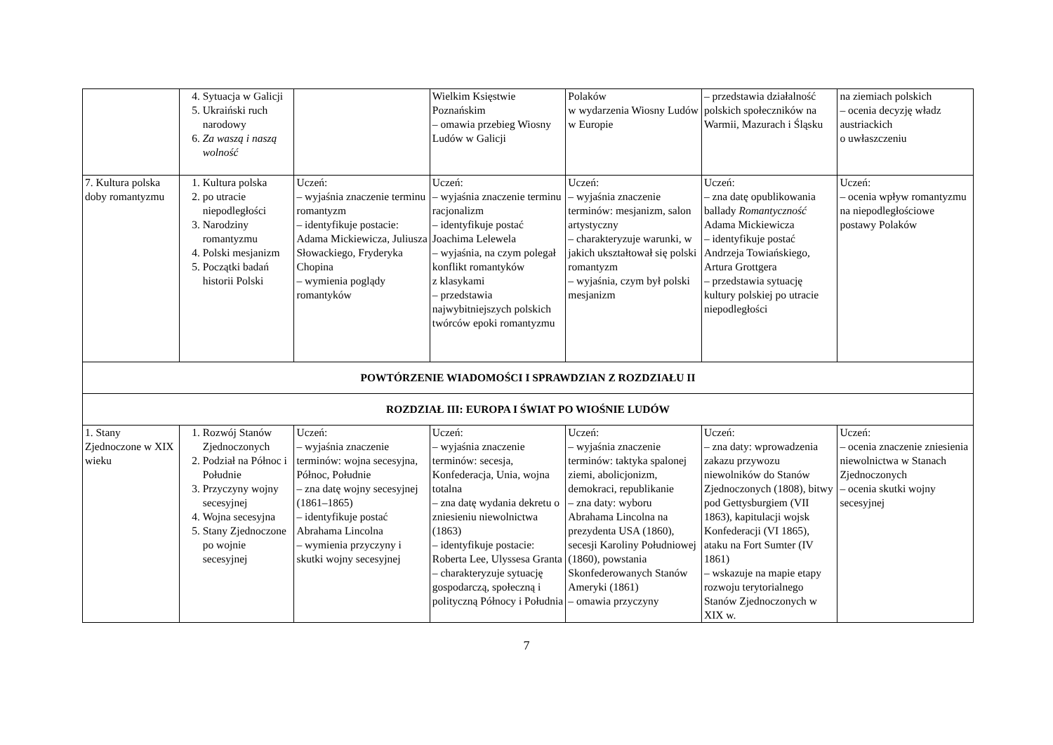| | 4. Sytuacja w Galicji 5. Ukraiński ruch narodowy 6. Za waszą i naszą wolność | | Wielkim Księstwie Poznańskim – omawia przebieg Wiosny Ludów w Galicji | Polaków w wydarzenia Wiosny Ludów w Europie | – przedstawia działalność polskich społeczników na Warmii, Mazurach i Śląsku | na ziemiach polskich – ocenia decyzję władz austriackich o uwłaszczeniu |
| 7. Kultura polska doby romantyzmu | 1. Kultura polska 2. po utracie niepodległości 3. Narodziny romantyzmu 4. Polski mesjanizm 5. Początki badań historii Polski | Uczeń: – wyjaśnia znaczenie terminu romantyzm – identyfikuje postacie: Adama Mickiewicza, Juliusza Słowackiego, Fryderyka Chopina – wymienia poglądy romantyków | Uczeń: – wyjaśnia znaczenie terminu racjonalizm – identyfikuje postać Joachima Lelewela – wyjaśnia, na czym polegał konflikt romantyków z klasykami – przedstawia najwybitniejszych polskich twórców epoki romantyzmu | Uczeń: – wyjaśnia znaczenie terminów: mesjanizm, salon artystyczny – charakteryzuje warunki, w jakich ukształtował się polski romantyzm – wyjaśnia, czym był polski mesjanizm | Uczeń: – zna datę opublikowania ballady Romantyczność Adama Mickiewicza – identyfikuje postać Andrzeja Towiańskiego, Artura Grottgera – przedstawia sytuację kultury polskiej po utracie niepodległości | Uczeń: – ocenia wpływ romantyzmu na niepodległościowe postawy Polaków |
| POWTÓRZENIE WIADOMOŚCI I SPRAWDZIAN Z ROZDZIAŁU II | | | | | | |
| ROZDZIAŁ III: EUROPA I ŚWIAT PO WIOŚNIE LUDÓW | | | | | | |
| 1. Stany Zjednoczone w XIX wieku | 1. Rozwój Stanów Zjednoczonych 2. Podział na Północ i Południe 3. Przyczyny wojny secesyjnej 4. Wojna secesyjna 5. Stany Zjednoczone po wojnie secesyjnej | Uczeń: – wyjaśnia znaczenie terminów: wojna secesyjna, Północ, Południe – zna datę wojny secesyjnej (1861–1865) – identyfikuje postać Abrahama Lincolna – wymienia przyczyny i skutki wojny secesyjnej | Uczeń: – wyjaśnia znaczenie terminów: secesja, Konfederacja, Unia, wojna totalna – zna datę wydania dekretu o zniesieniu niewolnictwa (1863) – identyfikuje postacie: Roberta Lee, Ulyssesa Granta – charakteryzuje sytuację gospodarczą, społeczną i polityczną Północy i Południa | Uczeń: – wyjaśnia znaczenie terminów: taktyka spalonej ziemi, abolicjonizm, demokraci, republikanie – zna daty: wyboru Abrahama Lincolna na prezydenta USA (1860), secesji Karoliny Południowej (1860), powstania Skonfederowanych Stanów Ameryki (1861) – omawia przyczyny | Uczeń: – zna daty: wprowadzenia zakazu przywozu niewolników do Stanów Zjednoczonych (1808), bitwy pod Gettysburgiem (VII 1863), kapitulacji wojsk Konfederacji (VI 1865), ataku na Fort Sumter (IV 1861) – wskazuje na mapie etapy rozwoju terytorialnego Stanów Zjednoczonych w XIX w. | Uczeń: – ocenia znaczenie zniesienia niewolnictwa w Stanach Zjednoczonych – ocenia skutki wojny secesyjnej |
7